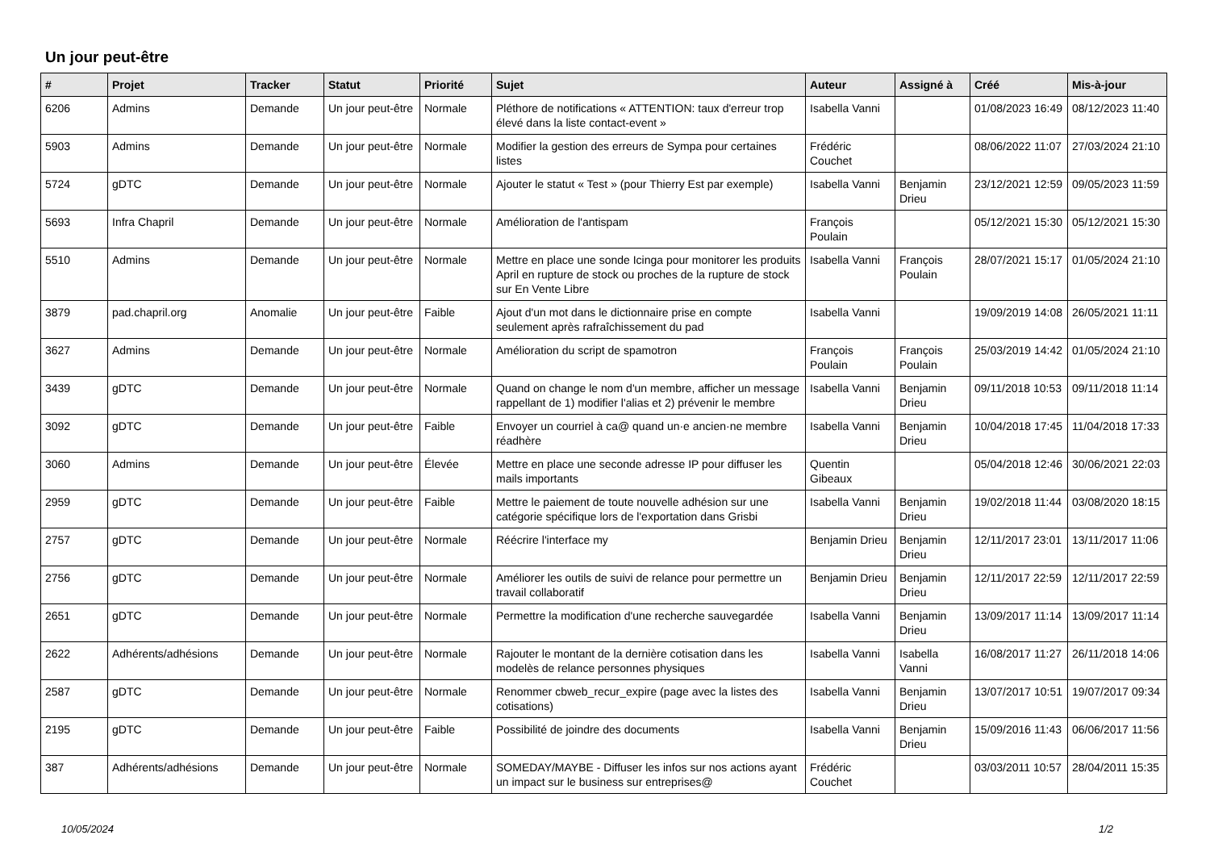Un jour peut-être
| # | Projet | Tracker | Statut | Priorité | Sujet | Auteur | Assigné à | Créé | Mis-à-jour |
| --- | --- | --- | --- | --- | --- | --- | --- | --- | --- |
| 6206 | Admins | Demande | Un jour peut-être | Normale | Pléthore de notifications « ATTENTION: taux d'erreur trop élevé dans la liste contact-event » | Isabella Vanni | | 01/08/2023 16:49 | 08/12/2023 11:40 |
| 5903 | Admins | Demande | Un jour peut-être | Normale | Modifier la gestion des erreurs de Sympa pour certaines listes | Frédéric Couchet | | 08/06/2022 11:07 | 27/03/2024 21:10 |
| 5724 | gDTC | Demande | Un jour peut-être | Normale | Ajouter le statut « Test » (pour Thierry Est par exemple) | Isabella Vanni | Benjamin Drieu | 23/12/2021 12:59 | 09/05/2023 11:59 |
| 5693 | Infra Chapril | Demande | Un jour peut-être | Normale | Amélioration de l'antispam | François Poulain | | 05/12/2021 15:30 | 05/12/2021 15:30 |
| 5510 | Admins | Demande | Un jour peut-être | Normale | Mettre en place une sonde Icinga pour monitorer les produits April en rupture de stock ou proches de la rupture de stock sur En Vente Libre | Isabella Vanni | François Poulain | 28/07/2021 15:17 | 01/05/2024 21:10 |
| 3879 | pad.chapril.org | Anomalie | Un jour peut-être | Faible | Ajout d'un mot dans le dictionnaire prise en compte seulement après rafraîchissement du pad | Isabella Vanni | | 19/09/2019 14:08 | 26/05/2021 11:11 |
| 3627 | Admins | Demande | Un jour peut-être | Normale | Amélioration du script de spamotron | François Poulain | François Poulain | 25/03/2019 14:42 | 01/05/2024 21:10 |
| 3439 | gDTC | Demande | Un jour peut-être | Normale | Quand on change le nom d'un membre, afficher un message rappellant de 1) modifier l'alias et 2) prévenir le membre | Isabella Vanni | Benjamin Drieu | 09/11/2018 10:53 | 09/11/2018 11:14 |
| 3092 | gDTC | Demande | Un jour peut-être | Faible | Envoyer un courriel à ca@ quand un·e ancien·ne membre réadhère | Isabella Vanni | Benjamin Drieu | 10/04/2018 17:45 | 11/04/2018 17:33 |
| 3060 | Admins | Demande | Un jour peut-être | Élevée | Mettre en place une seconde adresse IP pour diffuser les mails importants | Quentin Gibeaux | | 05/04/2018 12:46 | 30/06/2021 22:03 |
| 2959 | gDTC | Demande | Un jour peut-être | Faible | Mettre le paiement de toute nouvelle adhésion sur une catégorie spécifique lors de l'exportation dans Grisbi | Isabella Vanni | Benjamin Drieu | 19/02/2018 11:44 | 03/08/2020 18:15 |
| 2757 | gDTC | Demande | Un jour peut-être | Normale | Réécrire l'interface my | Benjamin Drieu | Benjamin Drieu | 12/11/2017 23:01 | 13/11/2017 11:06 |
| 2756 | gDTC | Demande | Un jour peut-être | Normale | Améliorer les outils de suivi de relance pour permettre un travail collaboratif | Benjamin Drieu | Benjamin Drieu | 12/11/2017 22:59 | 12/11/2017 22:59 |
| 2651 | gDTC | Demande | Un jour peut-être | Normale | Permettre la modification d'une recherche sauvegardée | Isabella Vanni | Benjamin Drieu | 13/09/2017 11:14 | 13/09/2017 11:14 |
| 2622 | Adhérents/adhésions | Demande | Un jour peut-être | Normale | Rajouter le montant de la dernière cotisation dans les modelès de relance personnes physiques | Isabella Vanni | Isabella Vanni | 16/08/2017 11:27 | 26/11/2018 14:06 |
| 2587 | gDTC | Demande | Un jour peut-être | Normale | Renommer cbweb_recur_expire (page avec la listes des cotisations) | Isabella Vanni | Benjamin Drieu | 13/07/2017 10:51 | 19/07/2017 09:34 |
| 2195 | gDTC | Demande | Un jour peut-être | Faible | Possibilité de joindre des documents | Isabella Vanni | Benjamin Drieu | 15/09/2016 11:43 | 06/06/2017 11:56 |
| 387 | Adhérents/adhésions | Demande | Un jour peut-être | Normale | SOMEDAY/MAYBE - Diffuser les infos sur nos actions ayant un impact sur le business sur entreprises@ | Frédéric Couchet | | 03/03/2011 10:57 | 28/04/2011 15:35 |
10/05/2024 1/2